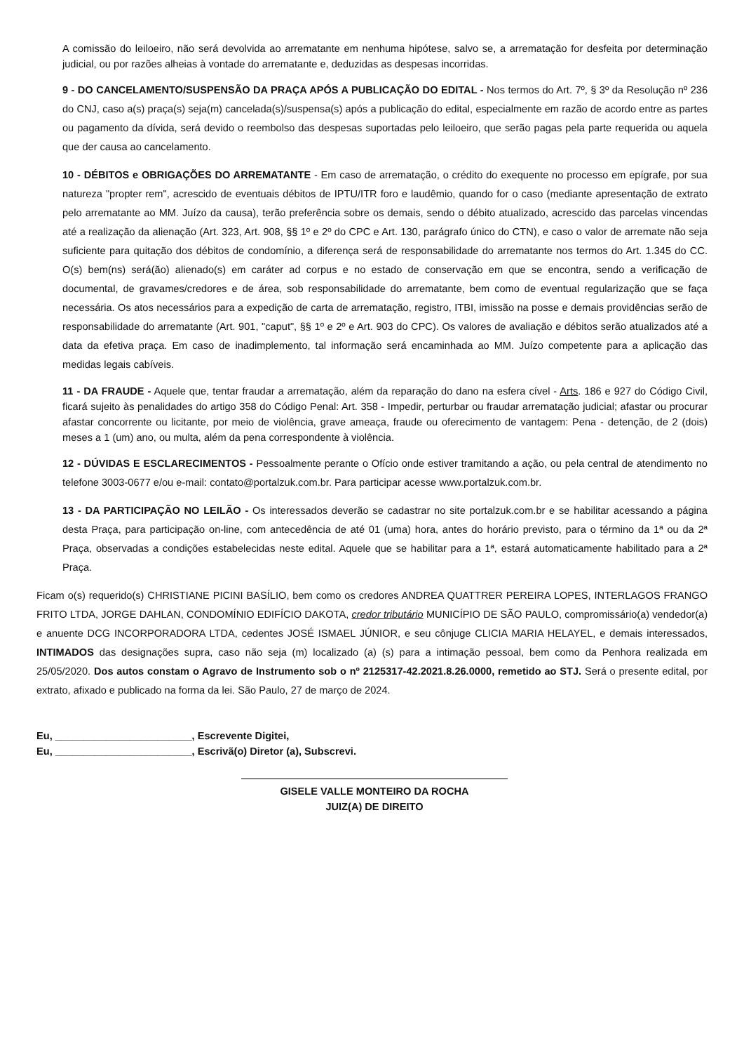A comissão do leiloeiro, não será devolvida ao arrematante em nenhuma hipótese, salvo se, a arrematação for desfeita por determinação judicial, ou por razões alheias à vontade do arrematante e, deduzidas as despesas incorridas.
9 - DO CANCELAMENTO/SUSPENSÃO DA PRAÇA APÓS A PUBLICAÇÃO DO EDITAL - Nos termos do Art. 7º, § 3º da Resolução nº 236 do CNJ, caso a(s) praça(s) seja(m) cancelada(s)/suspensa(s) após a publicação do edital, especialmente em razão de acordo entre as partes ou pagamento da dívida, será devido o reembolso das despesas suportadas pelo leiloeiro, que serão pagas pela parte requerida ou aquela que der causa ao cancelamento.
10 - DÉBITOS e OBRIGAÇÕES DO ARREMATANTE - Em caso de arrematação, o crédito do exequente no processo em epígrafe, por sua natureza "propter rem", acrescido de eventuais débitos de IPTU/ITR foro e laudêmio, quando for o caso (mediante apresentação de extrato pelo arrematante ao MM. Juízo da causa), terão preferência sobre os demais, sendo o débito atualizado, acrescido das parcelas vincendas até a realização da alienação (Art. 323, Art. 908, §§ 1º e 2º do CPC e Art. 130, parágrafo único do CTN), e caso o valor de arremate não seja suficiente para quitação dos débitos de condomínio, a diferença será de responsabilidade do arrematante nos termos do Art. 1.345 do CC. O(s) bem(ns) será(ão) alienado(s) em caráter ad corpus e no estado de conservação em que se encontra, sendo a verificação de documental, de gravames/credores e de área, sob responsabilidade do arrematante, bem como de eventual regularização que se faça necessária. Os atos necessários para a expedição de carta de arrematação, registro, ITBI, imissão na posse e demais providências serão de responsabilidade do arrematante (Art. 901, "caput", §§ 1º e 2º e Art. 903 do CPC). Os valores de avaliação e débitos serão atualizados até a data da efetiva praça. Em caso de inadimplemento, tal informação será encaminhada ao MM. Juízo competente para a aplicação das medidas legais cabíveis.
11 - DA FRAUDE - Aquele que, tentar fraudar a arrematação, além da reparação do dano na esfera cível - Arts. 186 e 927 do Código Civil, ficará sujeito às penalidades do artigo 358 do Código Penal: Art. 358 - Impedir, perturbar ou fraudar arrematação judicial; afastar ou procurar afastar concorrente ou licitante, por meio de violência, grave ameaça, fraude ou oferecimento de vantagem: Pena - detenção, de 2 (dois) meses a 1 (um) ano, ou multa, além da pena correspondente à violência.
12 - DÚVIDAS E ESCLARECIMENTOS - Pessoalmente perante o Ofício onde estiver tramitando a ação, ou pela central de atendimento no telefone 3003-0677 e/ou e-mail: contato@portalzuk.com.br. Para participar acesse www.portalzuk.com.br.
13 - DA PARTICIPAÇÃO NO LEILÃO - Os interessados deverão se cadastrar no site portalzuk.com.br e se habilitar acessando a página desta Praça, para participação on-line, com antecedência de até 01 (uma) hora, antes do horário previsto, para o término da 1ª ou da 2ª Praça, observadas a condições estabelecidas neste edital. Aquele que se habilitar para a 1ª, estará automaticamente habilitado para a 2ª Praça.
Ficam o(s) requerido(s) CHRISTIANE PICINI BASÍLIO, bem como os credores ANDREA QUATTRER PEREIRA LOPES, INTERLAGOS FRANGO FRITO LTDA, JORGE DAHLAN, CONDOMÍNIO EDIFÍCIO DAKOTA, credor tributário MUNICÍPIO DE SÃO PAULO, compromissário(a) vendedor(a) e anuente DCG INCORPORADORA LTDA, cedentes JOSÉ ISMAEL JÚNIOR, e seu cônjuge CLICIA MARIA HELAYEL, e demais interessados, INTIMADOS das designações supra, caso não seja (m) localizado (a) (s) para a intimação pessoal, bem como da Penhora realizada em 25/05/2020. Dos autos constam o Agravo de Instrumento sob o nº 2125317-42.2021.8.26.0000, remetido ao STJ. Será o presente edital, por extrato, afixado e publicado na forma da lei. São Paulo, 27 de março de 2024.
Eu, ________________________, Escrevente Digitei,
Eu, ________________________, Escrivã(o) Diretor (a), Subscrevi.
GISELE VALLE MONTEIRO DA ROCHA
JUIZ(A) DE DIREITO